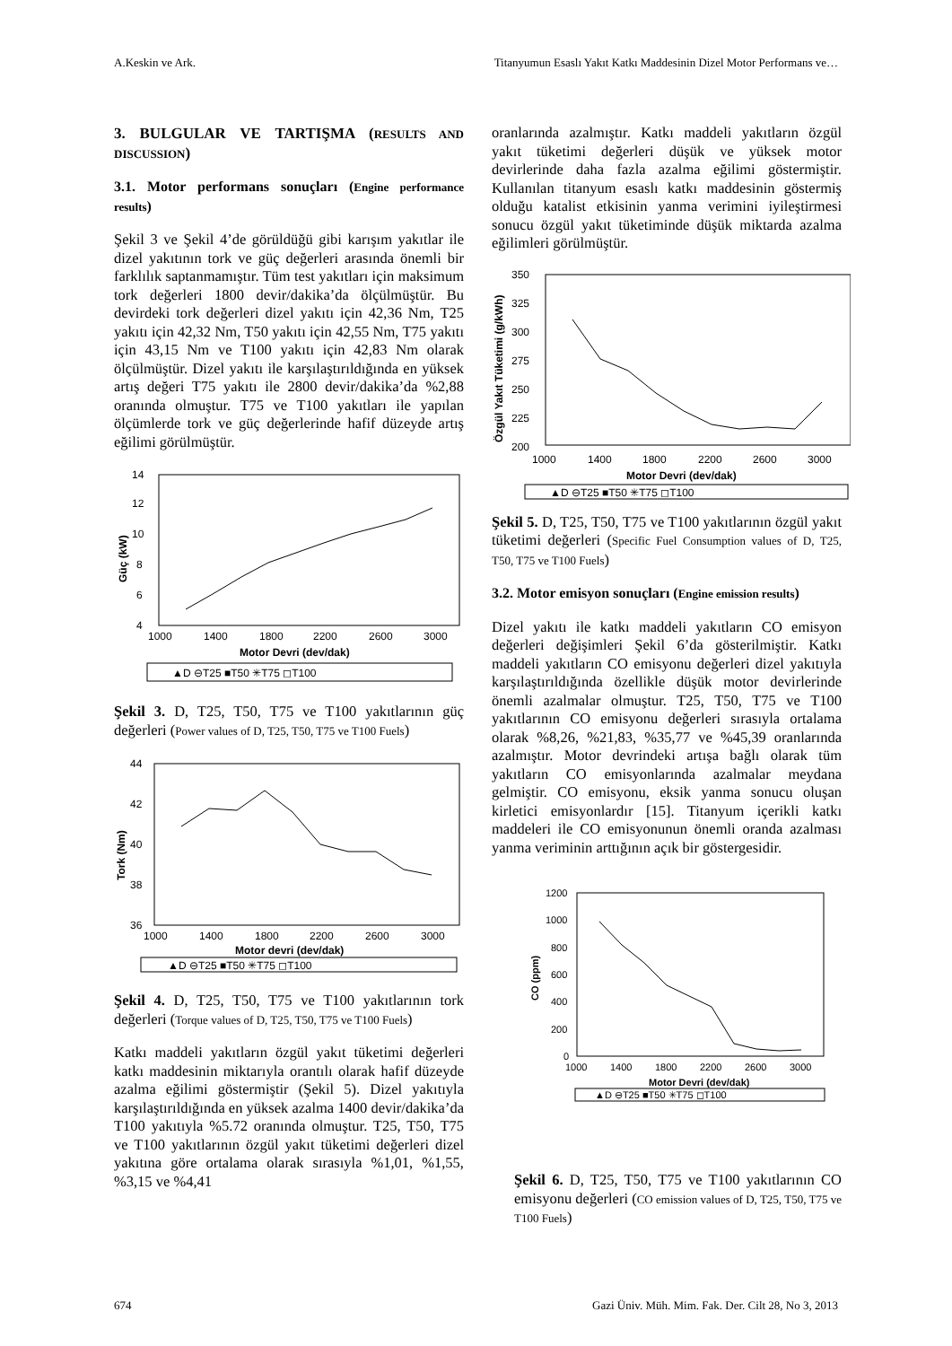A.Keskin ve Ark. Titanyumun Esaslı Yakıt Katkı Maddesinin Dizel Motor Performans ve…
3. BULGULAR VE TARTIŞMA (RESULTS AND DISCUSSION)
3.1. Motor performans sonuçları (Engine performance results)
Şekil 3 ve Şekil 4’de görüldüğü gibi karışım yakıtlar ile dizel yakıtının tork ve güç değerleri arasında önemli bir farklılık saptanmamıştır. Tüm test yakıtları için maksimum tork değerleri 1800 devir/dakika’da ölçülmüştür. Bu devirdeki tork değerleri dizel yakıtı için 42,36 Nm, T25 yakıtı için 42,32 Nm, T50 yakıtı için 42,55 Nm, T75 yakıtı için 43,15 Nm ve T100 yakıtı için 42,83 Nm olarak ölçülmüştür. Dizel yakıtı ile karşılaştırıldığında en yüksek artış değeri T75 yakıtı ile 2800 devir/dakika’da %2,88 oranında olmuştur. T75 ve T100 yakıtları ile yapılan ölçümlerde tork ve güç değerlerinde hafif düzeyde artış eğilimi görülmüştür.
14
12
10
8
6
4
1000
1400
1800
2200
2600
3000
Motor Devri (dev/dak)
Güç (kW)
▲D ⊖T25 ■T50 ✳T75 ◻T100
Şekil 3. D, T25, T50, T75 ve T100 yakıtlarının güç değerleri (Power values of D, T25, T50, T75 ve T100 Fuels)
44
42
40
38
36
1000
1400
1800
2200
2600
3000
Motor devri (dev/dak)
Tork (Nm)
▲D ⊖T25 ■T50 ✳T75 ◻T100
Şekil 4. D, T25, T50, T75 ve T100 yakıtlarının tork değerleri (Torque values of D, T25, T50, T75 ve T100 Fuels)
Katkı maddeli yakıtların özgül yakıt tüketimi değerleri katkı maddesinin miktarıyla orantılı olarak hafif düzeyde azalma eğilimi göstermiştir (Şekil 5). Dizel yakıtıyla karşılaştırıldığında en yüksek azalma 1400 devir/dakika’da T100 yakıtıyla %5.72 oranında olmuştur. T25, T50, T75 ve T100 yakıtlarının özgül yakıt tüketimi değerleri dizel yakıtına göre ortalama olarak sırasıyla %1,01, %1,55, %3,15 ve %4,41
oranlarında azalmıştır. Katkı maddeli yakıtların özgül yakıt tüketimi değerleri düşük ve yüksek motor devirlerinde daha fazla azalma eğilimi göstermiştir. Kullanılan titanyum esaslı katkı maddesinin göstermiş olduğu katalist etkisinin yanma verimini iyileştirmesi sonucu özgül yakıt tüketiminde düşük miktarda azalma eğilimleri görülmüştür.
350
325
300
275
250
225
200
1000
1400
1800
2200
2600
3000
Motor Devri (dev/dak)
Özgül Yakıt Tüketimi (g/kWh)
▲D ⊖T25 ■T50 ✳T75 ◻T100
Şekil 5. D, T25, T50, T75 ve T100 yakıtlarının özgül yakıt tüketimi değerleri (Specific Fuel Consumption values of D, T25, T50, T75 ve T100 Fuels)
3.2. Motor emisyon sonuçları (Engine emission results)
Dizel yakıtı ile katkı maddeli yakıtların CO emisyon değerleri değişimleri Şekil 6’da gösterilmiştir. Katkı maddeli yakıtların CO emisyonu değerleri dizel yakıtıyla karşılaştırıldığında özellikle düşük motor devirlerinde önemli azalmalar olmuştur. T25, T50, T75 ve T100 yakıtlarının CO emisyonu değerleri sırasıyla ortalama olarak %8,26, %21,83, %35,77 ve %45,39 oranlarında azalmıştır. Motor devrindeki artışa bağlı olarak tüm yakıtların CO emisyonlarında azalmalar meydana gelmiştir. CO emisyonu, eksik yanma sonucu oluşan kirletici emisyonlardır [15]. Titanyum içerikli katkı maddeleri ile CO emisyonunun önemli oranda azalması yanma veriminin arttığının açık bir göstergesidir.
1200
1000
800
600
400
200
0
1000
1400
1800
2200
2600
3000
Motor Devri (dev/dak)
CO (ppm)
▲D ⊖T25 ■T50 ✳T75 ◻T100
Şekil 6. D, T25, T50, T75 ve T100 yakıtlarının CO emisyonu değerleri (CO emission values of D, T25, T50, T75 ve T100 Fuels)
674 Gazi Üniv. Müh. Mim. Fak. Der. Cilt 28, No 3, 2013